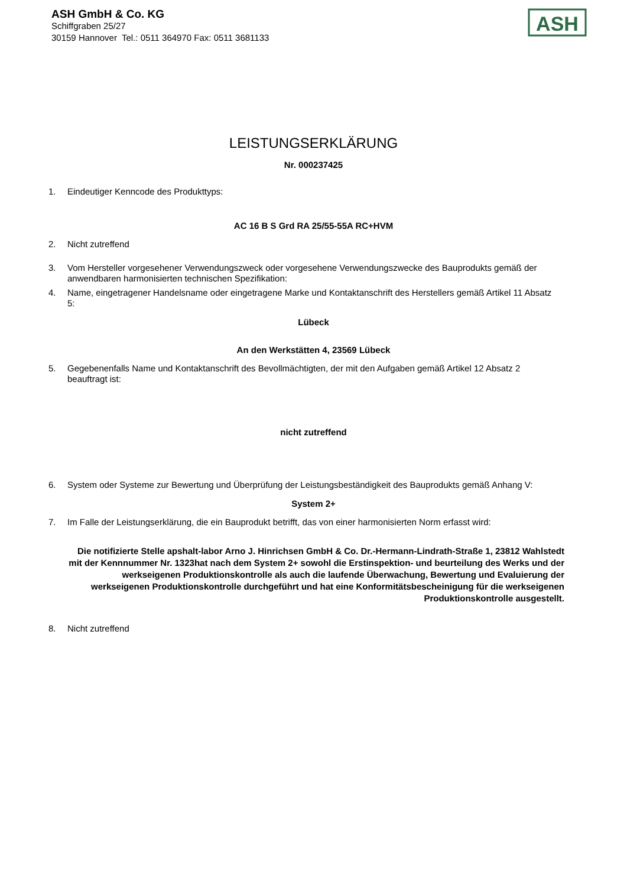ASH GmbH & Co. KG
Schiffgraben 25/27
30159 Hannover Tel.: 0511 364970 Fax: 0511 3681133
ASH
LEISTUNGSERKLÄRUNG
Nr. 000237425
1. Eindeutiger Kenncode des Produkttyps:
AC 16 B S Grd RA 25/55-55A RC+HVM
2. Nicht zutreffend
3. Vom Hersteller vorgesehener Verwendungszweck oder vorgesehene Verwendungszwecke des Bauprodukts gemäß der anwendbaren harmonisierten technischen Spezifikation:
4. Name, eingetragener Handelsname oder eingetragene Marke und Kontaktanschrift des Herstellers gemäß Artikel 11 Absatz 5:
Lübeck
An den Werkstätten 4, 23569 Lübeck
5. Gegebenenfalls Name und Kontaktanschrift des Bevollmächtigten, der mit den Aufgaben gemäß Artikel 12 Absatz 2 beauftragt ist:
nicht zutreffend
6. System oder Systeme zur Bewertung und Überprüfung der Leistungsbeständigkeit des Bauprodukts gemäß Anhang V:
System 2+
7. Im Falle der Leistungserklärung, die ein Bauprodukt betrifft, das von einer harmonisierten Norm erfasst wird:
Die notifizierte Stelle apshalt-labor Arno J. Hinrichsen GmbH & Co. Dr.-Hermann-Lindrath-Straße 1, 23812 Wahlstedt mit der Kennnummer Nr. 1323hat nach dem System 2+ sowohl die Erstinspektion- und beurteilung des Werks und der werkseigenen Produktionskontrolle als auch die laufende Überwachung, Bewertung und Evaluierung der werkseigenen Produktionskontrolle durchgeführt und hat eine Konformitätsbescheinigung für die werkseigenen Produktionskontrolle ausgestellt.
8. Nicht zutreffend